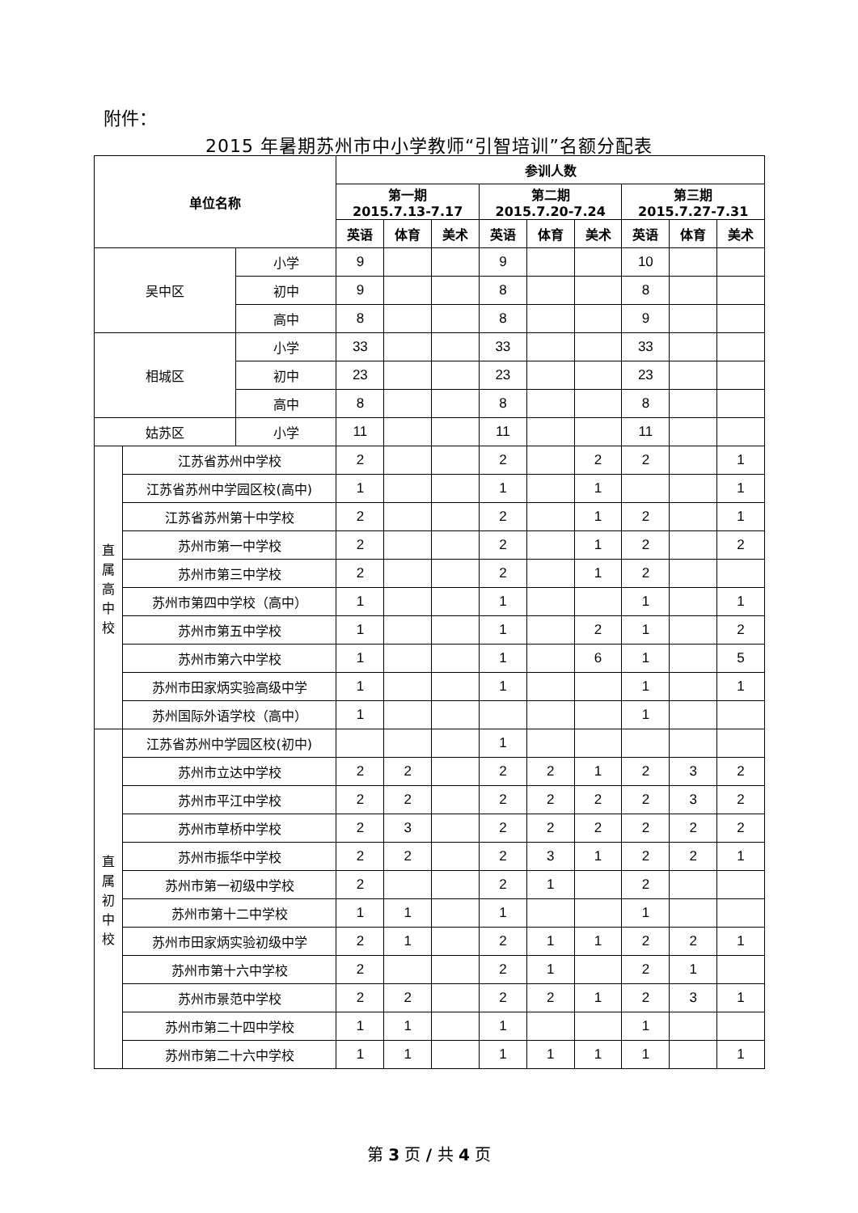附件：
2015 年暑期苏州市中小学教师“引智培训”名额分配表
| 单位名称 | | | 参训人数 | | | | | | | | |
| --- | --- | --- | --- | --- | --- | --- | --- | --- | --- | --- | --- |
| | | | 第一期 2015.7.13-7.17 | | | 第二期 2015.7.20-7.24 | | | 第三期 2015.7.27-7.31 | | |
| | | | 英语 | 体育 | 美术 | 英语 | 体育 | 美术 | 英语 | 体育 | 美术 |
| 吴中区 | | 小学 | 9 | | | 9 | | | 10 | | |
| | | 初中 | 9 | | | 8 | | | 8 | | |
| | | 高中 | 8 | | | 8 | | | 9 | | |
| 相城区 | | 小学 | 33 | | | 33 | | | 33 | | |
| | | 初中 | 23 | | | 23 | | | 23 | | |
| | | 高中 | 8 | | | 8 | | | 8 | | |
| 姑苏区 | | 小学 | 11 | | | 11 | | | 11 | | |
| 直 属 高 中 校 | 江苏省苏州中学校 | | 2 | | | 2 | | 2 | 2 | | 1 |
| | 江苏省苏州中学园区校(高中) | | 1 | | | 1 | | 1 | | | 1 |
| | 江苏省苏州第十中学校 | | 2 | | | 2 | | 1 | 2 | | 1 |
| | 苏州市第一中学校 | | 2 | | | 2 | | 1 | 2 | | 2 |
| | 苏州市第三中学校 | | 2 | | | 2 | | 1 | 2 | | |
| | 苏州市第四中学校（高中） | | 1 | | | 1 | | | 1 | | 1 |
| | 苏州市第五中学校 | | 1 | | | 1 | | 2 | 1 | | 2 |
| | 苏州市第六中学校 | | 1 | | | 1 | | 6 | 1 | | 5 |
| | 苏州市田家炳实验高级中学 | | 1 | | | 1 | | | 1 | | 1 |
| | 苏州国际外语学校（高中） | | 1 | | | | | | 1 | | |
| 直 属 初 中 校 | 江苏省苏州中学园区校(初中) | | | | | 1 | | | | | |
| | 苏州市立达中学校 | | 2 | 2 | | 2 | 2 | 1 | 2 | 3 | 2 |
| | 苏州市平江中学校 | | 2 | 2 | | 2 | 2 | 2 | 2 | 3 | 2 |
| | 苏州市草桥中学校 | | 2 | 3 | | 2 | 2 | 2 | 2 | 2 | 2 |
| | 苏州市振华中学校 | | 2 | 2 | | 2 | 3 | 1 | 2 | 2 | 1 |
| | 苏州市第一初级中学校 | | 2 | | | 2 | 1 | | 2 | | |
| | 苏州市第十二中学校 | | 1 | 1 | | 1 | | | 1 | | |
| | 苏州市田家炳实验初级中学 | | 2 | 1 | | 2 | 1 | 1 | 2 | 2 | 1 |
| | 苏州市第十六中学校 | | 2 | | | 2 | 1 | | 2 | 1 | |
| | 苏州市景范中学校 | | 2 | 2 | | 2 | 2 | 1 | 2 | 3 | 1 |
| | 苏州市第二十四中学校 | | 1 | 1 | | 1 | | | 1 | | |
| | 苏州市第二十六中学校 | | 1 | 1 | | 1 | 1 | 1 | 1 | | 1 |
第 3 页 / 共 4 页